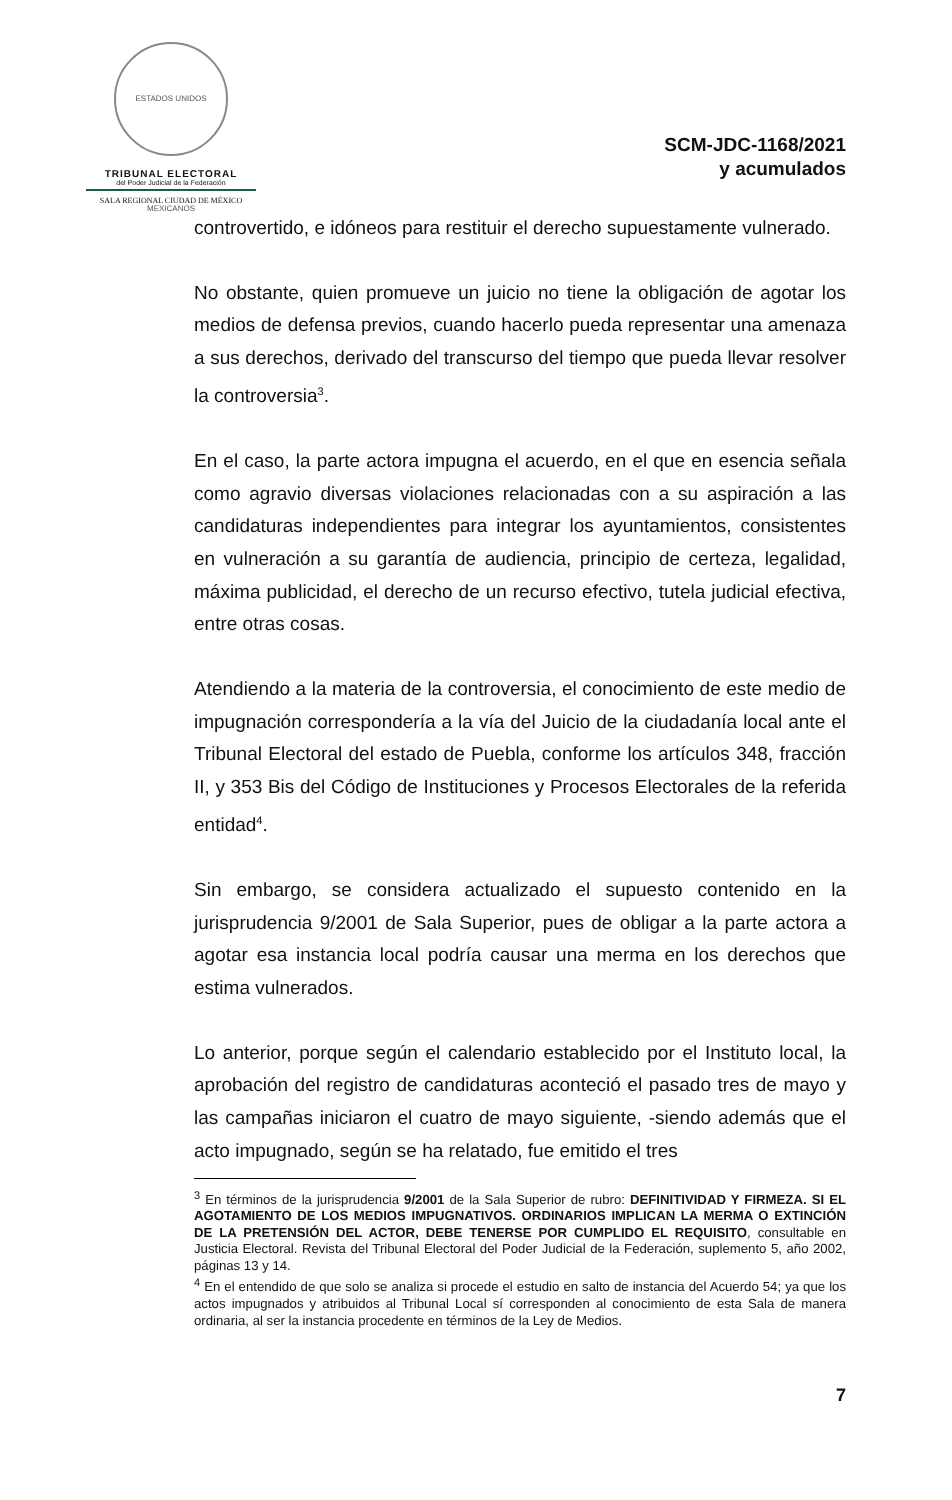ESTADOS UNIDOS MEXICANOS
TRIBUNAL ELECTORAL
del Poder Judicial de la Federación
SALA REGIONAL CIUDAD DE MÉXICO
SCM-JDC-1168/2021
y acumulados
controvertido, e idóneos para restituir el derecho supuestamente vulnerado.
No obstante, quien promueve un juicio no tiene la obligación de agotar los medios de defensa previos, cuando hacerlo pueda representar una amenaza a sus derechos, derivado del transcurso del tiempo que pueda llevar resolver la controversia<sup>3</sup>.
En el caso, la parte actora impugna el acuerdo, en el que en esencia señala como agravio diversas violaciones relacionadas con a su aspiración a las candidaturas independientes para integrar los ayuntamientos, consistentes en vulneración a su garantía de audiencia, principio de certeza, legalidad, máxima publicidad, el derecho de un recurso efectivo, tutela judicial efectiva, entre otras cosas.
Atendiendo a la materia de la controversia, el conocimiento de este medio de impugnación correspondería a la vía del Juicio de la ciudadanía local ante el Tribunal Electoral del estado de Puebla, conforme los artículos 348, fracción II, y 353 Bis del Código de Instituciones y Procesos Electorales de la referida entidad<sup>4</sup>.
Sin embargo, se considera actualizado el supuesto contenido en la jurisprudencia 9/2001 de Sala Superior, pues de obligar a la parte actora a agotar esa instancia local podría causar una merma en los derechos que estima vulnerados.
Lo anterior, porque según el calendario establecido por el Instituto local, la aprobación del registro de candidaturas aconteció el pasado tres de mayo y las campañas iniciaron el cuatro de mayo siguiente, -siendo además que el acto impugnado, según se ha relatado, fue emitido el tres
<sup>3</sup> En términos de la jurisprudencia 9/2001 de la Sala Superior de rubro: DEFINITIVIDAD Y FIRMEZA. SI EL AGOTAMIENTO DE LOS MEDIOS IMPUGNATIVOS. ORDINARIOS IMPLICAN LA MERMA O EXTINCIÓN DE LA PRETENSIÓN DEL ACTOR, DEBE TENERSE POR CUMPLIDO EL REQUISITO, consultable en Justicia Electoral. Revista del Tribunal Electoral del Poder Judicial de la Federación, suplemento 5, año 2002, páginas 13 y 14.
<sup>4</sup> En el entendido de que solo se analiza si procede el estudio en salto de instancia del Acuerdo 54; ya que los actos impugnados y atribuidos al Tribunal Local sí corresponden al conocimiento de esta Sala de manera ordinaria, al ser la instancia procedente en términos de la Ley de Medios.
7